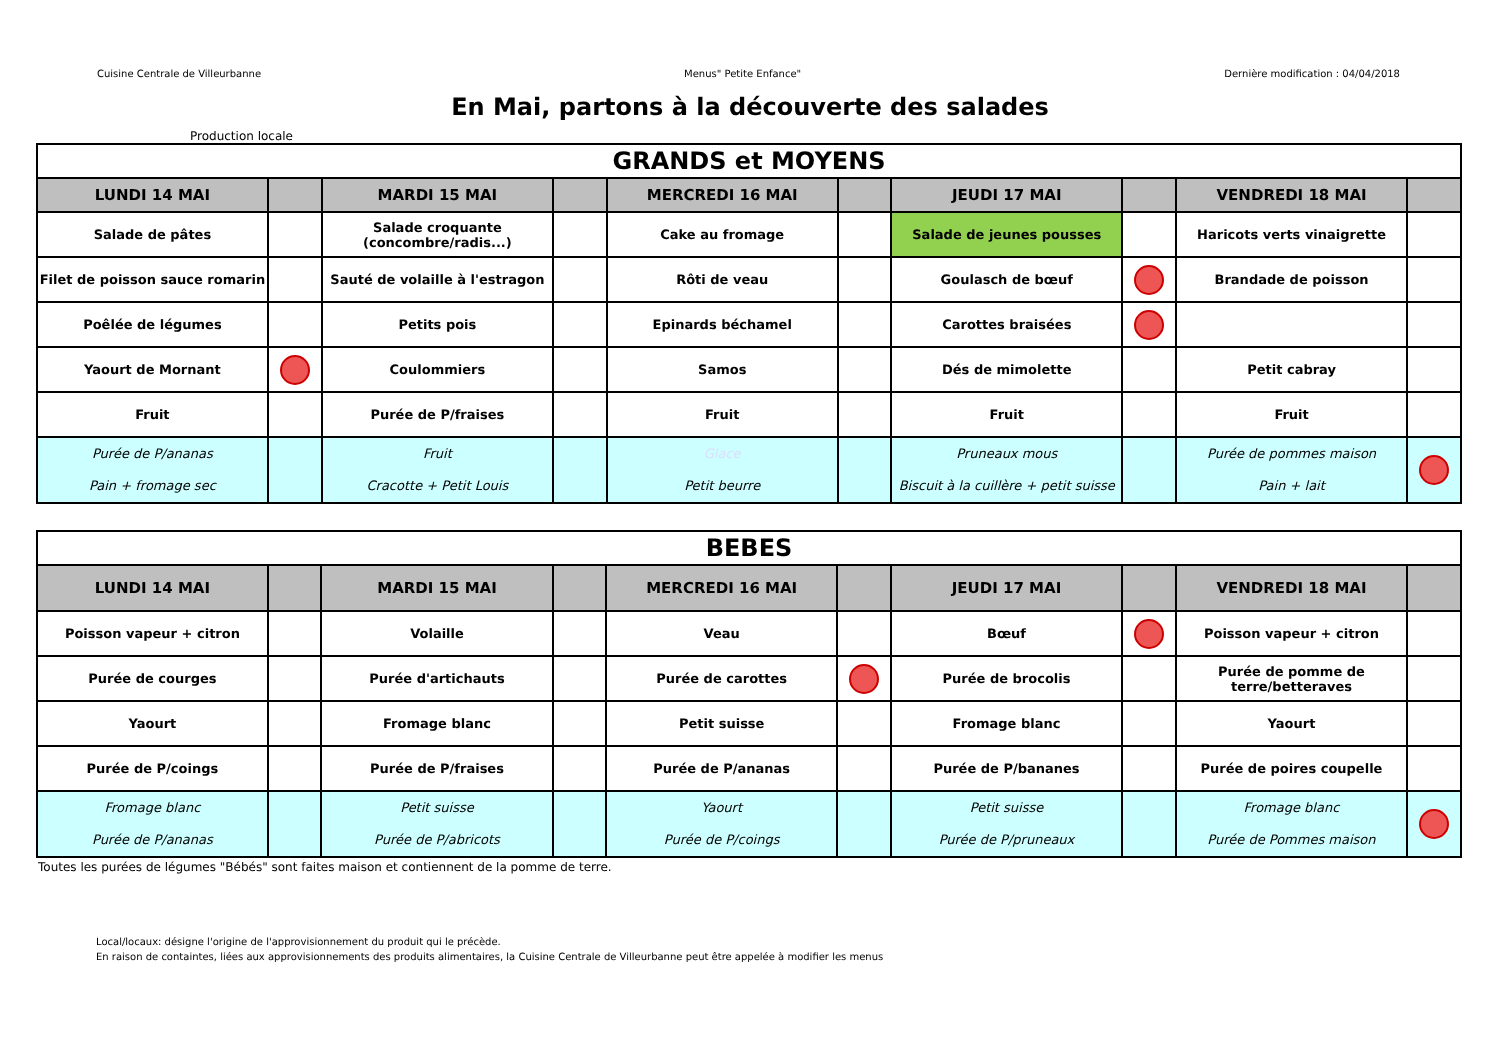Cuisine Centrale de Villeurbanne Menus" Petite Enfance" Dernière modification : 04/04/2018
En Mai, partons à la découverte des salades
Production locale
| GRANDS et MOYENS | | | | | | | | | |
| LUNDI 14 MAI | | MARDI 15 MAI | | MERCREDI 16 MAI | | JEUDI 17 MAI | | VENDREDI 18 MAI | |
| Salade de pâtes | | Salade croquante (concombre/radis...) | | Cake au fromage | | Salade de jeunes pousses | | Haricots verts vinaigrette | |
| Filet de poisson sauce romarin | | Sauté de volaille à l'estragon | | Rôti de veau | | Goulasch de bœuf | | Brandade de poisson | |
| Poêlée de légumes | | Petits pois | | Epinards béchamel | | Carottes braisées | | | |
| Yaourt de Mornant | | Coulommiers | | Samos | | Dés de mimolette | | Petit cabray | |
| Fruit | | Purée de P/fraises | | Fruit | | Fruit | | Fruit | |
| Purée de P/ananas Pain + fromage sec | | Fruit Cracotte + Petit Louis | | Glace Petit beurre | | Pruneaux mous Biscuit à la cuillère + petit suisse | | Purée de pommes maison Pain + lait | |
| BEBES | | | | | | | | | |
| LUNDI 14 MAI | | MARDI 15 MAI | | MERCREDI 16 MAI | | JEUDI 17 MAI | | VENDREDI 18 MAI | |
| Poisson vapeur + citron | | Volaille | | Veau | | Bœuf | | Poisson vapeur + citron | |
| Purée de courges | | Purée d'artichauts | | Purée de carottes | | Purée de brocolis | | Purée de pomme de terre/betteraves | |
| Yaourt | | Fromage blanc | | Petit suisse | | Fromage blanc | | Yaourt | |
| Purée de P/coings | | Purée de P/fraises | | Purée de P/ananas | | Purée de P/bananes | | Purée de poires coupelle | |
| Fromage blanc Purée de P/ananas | | Petit suisse Purée de P/abricots | | Yaourt Purée de P/coings | | Petit suisse Purée de P/pruneaux | | Fromage blanc Purée de Pommes maison | |
Toutes les purées de légumes "Bébés" sont faites maison et contiennent de la pomme de terre.
Local/locaux: désigne l'origine de l'approvisionnement du produit qui le précède.
En raison de containtes, liées aux approvisionnements des produits alimentaires, la Cuisine Centrale de Villeurbanne peut être appelée à modifier les menus